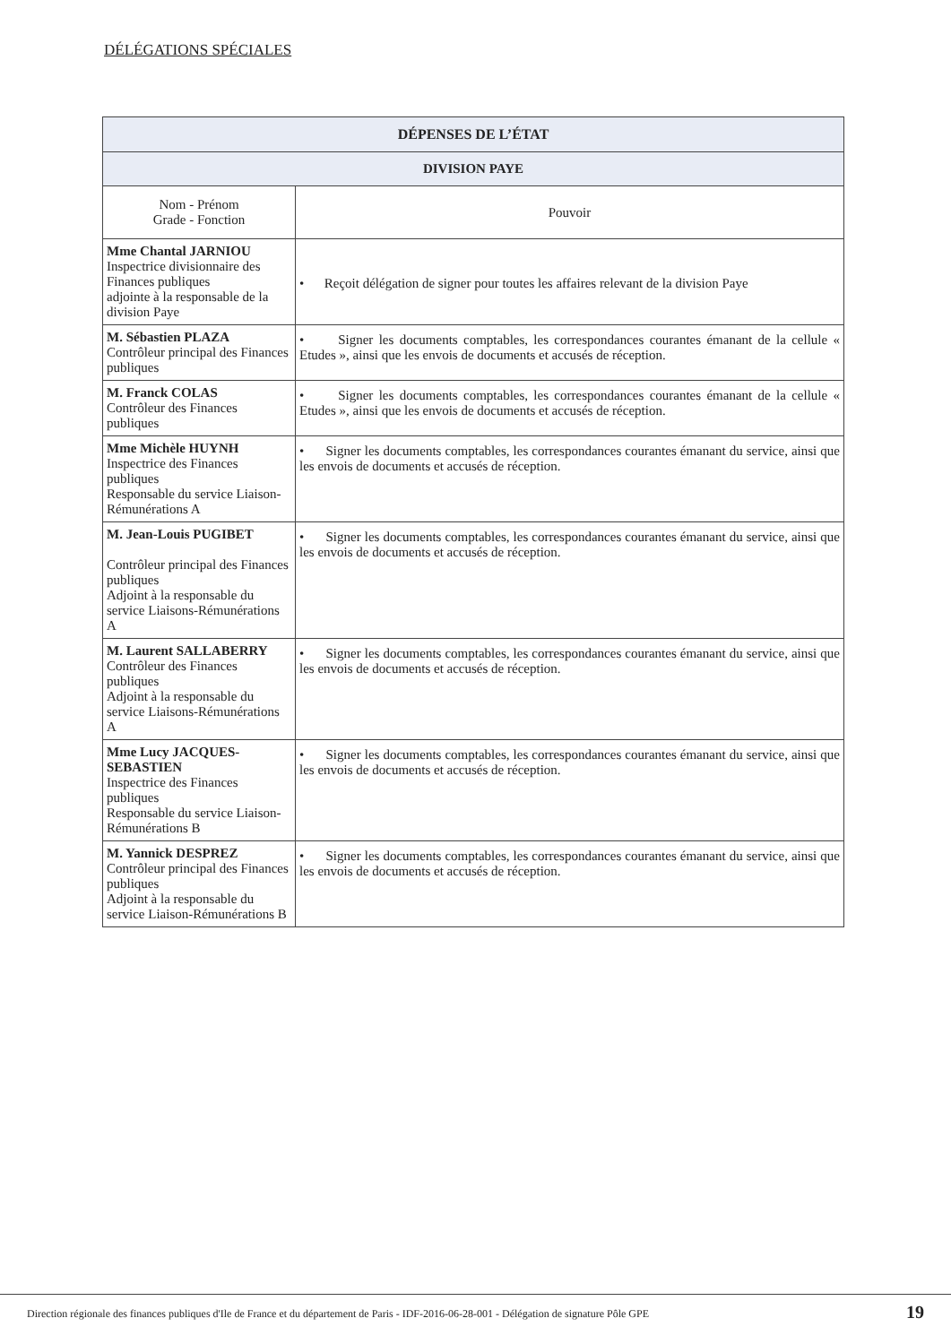DÉLÉGATIONS SPÉCIALES
| DÉPENSES DE L’ÉTAT | |
| --- | --- |
| DIVISION PAYE | |
| Nom - Prénom Grade - Fonction | Pouvoir |
| Mme Chantal JARNIOU Inspectrice divisionnaire des Finances publiques adjointe à la responsable de la division Paye | • Reçoit délégation de signer pour toutes les affaires relevant de la division Paye |
| M. Sébastien PLAZA Contrôleur principal des Finances publiques | • Signer les documents comptables, les correspondances courantes émanant de la cellule « Etudes », ainsi que les envois de documents et accusés de réception. |
| M. Franck COLAS Contrôleur des Finances publiques | • Signer les documents comptables, les correspondances courantes émanant de la cellule « Etudes », ainsi que les envois de documents et accusés de réception. |
| Mme Michèle HUYNH Inspectrice des Finances publiques Responsable du service Liaison-Rémunérations A | • Signer les documents comptables, les correspondances courantes émanant du service, ainsi que les envois de documents et accusés de réception. |
| M. Jean-Louis PUGIBET Contrôleur principal des Finances publiques Adjoint à la responsable du service Liaisons-Rémunérations A | • Signer les documents comptables, les correspondances courantes émanant du service, ainsi que les envois de documents et accusés de réception. |
| M. Laurent SALLABERRY Contrôleur des Finances publiques Adjoint à la responsable du service Liaisons-Rémunérations A | • Signer les documents comptables, les correspondances courantes émanant du service, ainsi que les envois de documents et accusés de réception. |
| Mme Lucy JACQUES-SEBASTIEN Inspectrice des Finances publiques Responsable du service Liaison-Rémunérations B | • Signer les documents comptables, les correspondances courantes émanant du service, ainsi que les envois de documents et accusés de réception. |
| M. Yannick DESPREZ Contrôleur principal des Finances publiques Adjoint à la responsable du service Liaison-Rémunérations B | • Signer les documents comptables, les correspondances courantes émanant du service, ainsi que les envois de documents et accusés de réception. |
Direction régionale des finances publiques d'Ile de France et du département de Paris - IDF-2016-06-28-001 - Délégation de signature Pôle GPE 19